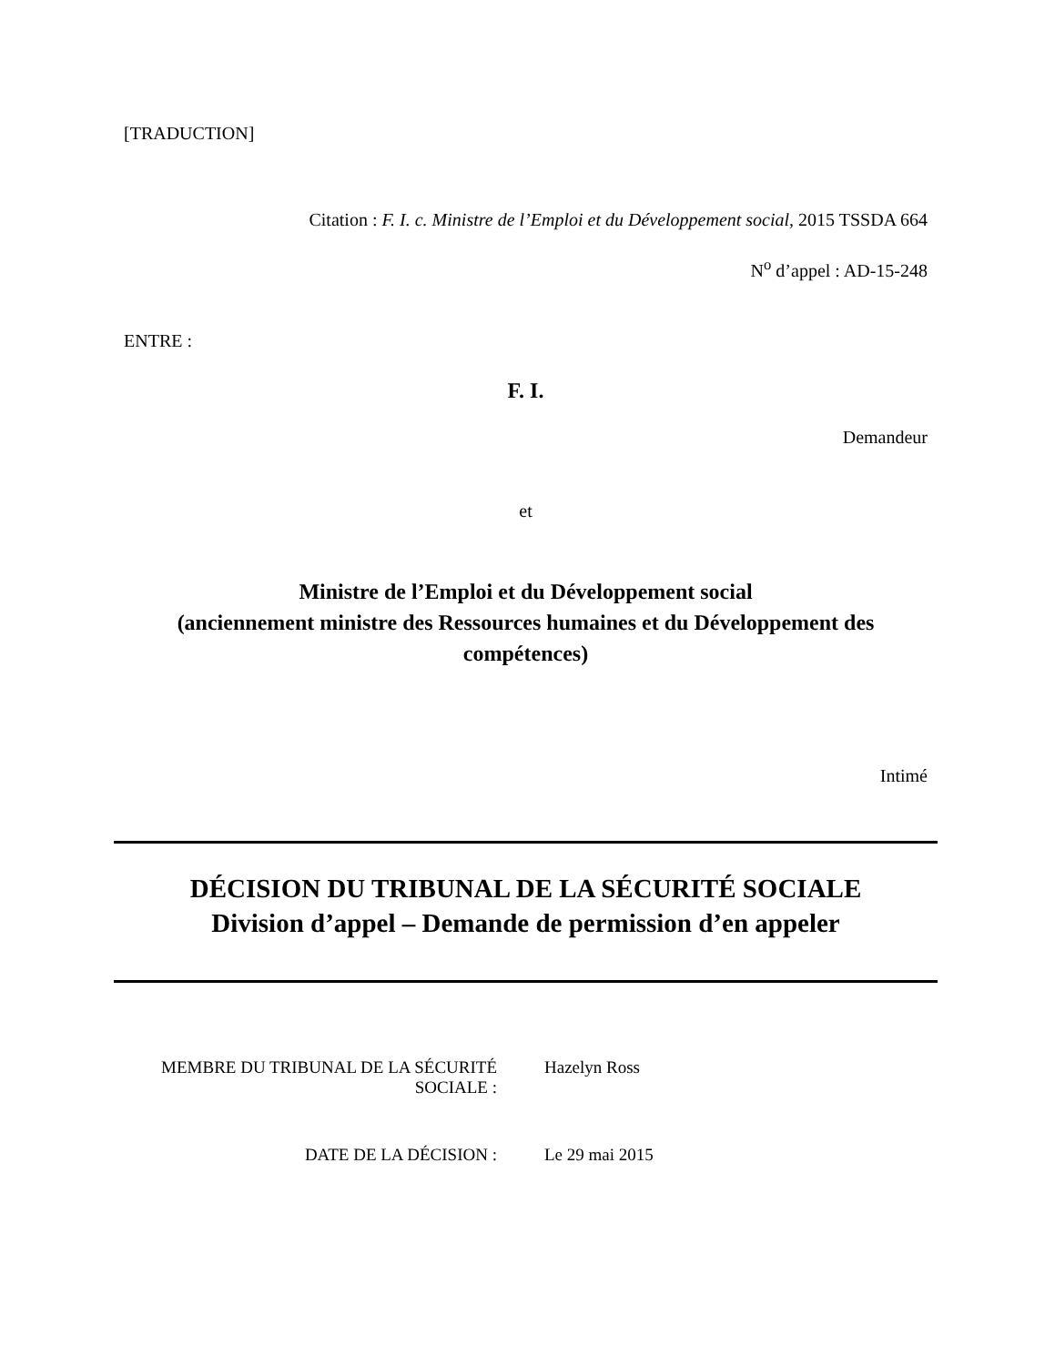[TRADUCTION]
Citation : F. I. c. Ministre de l’Emploi et du Développement social, 2015 TSSDA 664
N<sup>o</sup> d’appel : AD-15-248
ENTRE :
F. I.
Demandeur
et
Ministre de l’Emploi et du Développement social
(anciennement ministre des Ressources humaines et du Développement des compétences)
Intimé
DÉCISION DU TRIBUNAL DE LA SÉCURITÉ SOCIALE
Division d’appel – Demande de permission d’en appeler
| MEMBRE DU TRIBUNAL DE LA SÉCURITÉ SOCIALE : | Hazelyn Ross |
| DATE DE LA DÉCISION : | Le 29 mai 2015 |